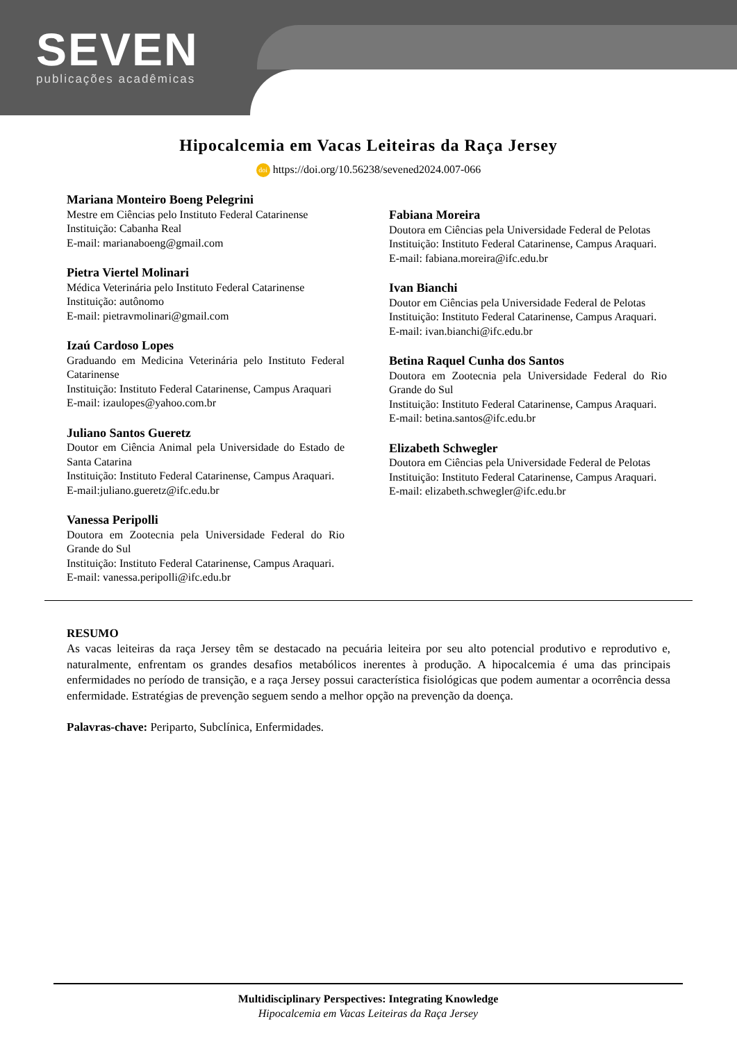SEVEN
publicações acadêmicas
Hipocalcemia em Vacas Leiteiras da Raça Jersey
doi https://doi.org/10.56238/sevened2024.007-066
Mariana Monteiro Boeng Pelegrini
Mestre em Ciências pelo Instituto Federal Catarinense
Instituição: Cabanha Real
E-mail: marianaboeng@gmail.com
Pietra Viertel Molinari
Médica Veterinária pelo Instituto Federal Catarinense
Instituição: autônomo
E-mail: pietravmolinari@gmail.com
Izaú Cardoso Lopes
Graduando em Medicina Veterinária pelo Instituto Federal Catarinense
Instituição: Instituto Federal Catarinense, Campus Araquari
E-mail: izaulopes@yahoo.com.br
Juliano Santos Gueretz
Doutor em Ciência Animal pela Universidade do Estado de Santa Catarina
Instituição: Instituto Federal Catarinense, Campus Araquari.
E-mail:juliano.gueretz@ifc.edu.br
Vanessa Peripolli
Doutora em Zootecnia pela Universidade Federal do Rio Grande do Sul
Instituição: Instituto Federal Catarinense, Campus Araquari.
E-mail: vanessa.peripolli@ifc.edu.br
Fabiana Moreira
Doutora em Ciências pela Universidade Federal de Pelotas
Instituição: Instituto Federal Catarinense, Campus Araquari.
E-mail: fabiana.moreira@ifc.edu.br
Ivan Bianchi
Doutor em Ciências pela Universidade Federal de Pelotas
Instituição: Instituto Federal Catarinense, Campus Araquari.
E-mail: ivan.bianchi@ifc.edu.br
Betina Raquel Cunha dos Santos
Doutora em Zootecnia pela Universidade Federal do Rio Grande do Sul
Instituição: Instituto Federal Catarinense, Campus Araquari.
E-mail: betina.santos@ifc.edu.br
Elizabeth Schwegler
Doutora em Ciências pela Universidade Federal de Pelotas
Instituição: Instituto Federal Catarinense, Campus Araquari.
E-mail: elizabeth.schwegler@ifc.edu.br
RESUMO
As vacas leiteiras da raça Jersey têm se destacado na pecuária leiteira por seu alto potencial produtivo e reprodutivo e, naturalmente, enfrentam os grandes desafios metabólicos inerentes à produção. A hipocalcemia é uma das principais enfermidades no período de transição, e a raça Jersey possui característica fisiológicas que podem aumentar a ocorrência dessa enfermidade. Estratégias de prevenção seguem sendo a melhor opção na prevenção da doença.
Palavras-chave: Periparto, Subclínica, Enfermidades.
Multidisciplinary Perspectives: Integrating Knowledge
Hipocalcemia em Vacas Leiteiras da Raça Jersey